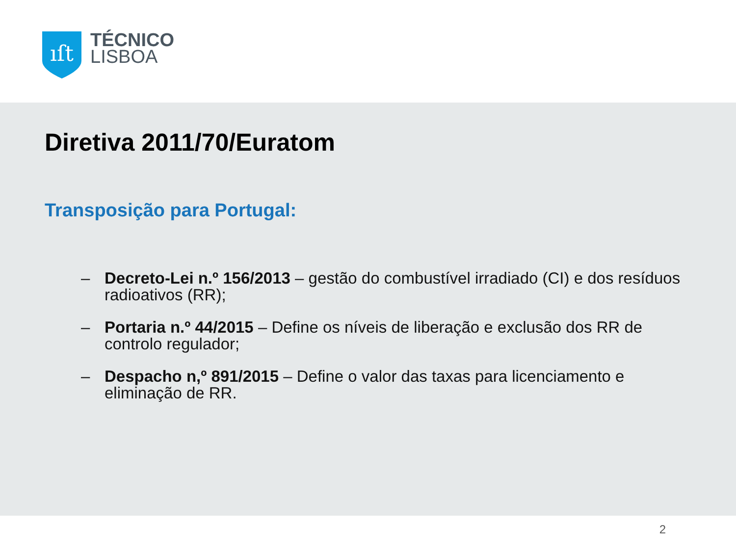ıſt
TÉCNICO
LISBOA
Diretiva 2011/70/Euratom
Transposição para Portugal:
– Decreto-Lei n.º 156/2013 – gestão do combustível irradiado (CI) e dos resíduos radioativos (RR);
– Portaria n.º 44/2015 – Define os níveis de liberação e exclusão dos RR de controlo regulador;
– Despacho n,º 891/2015 – Define o valor das taxas para licenciamento e eliminação de RR.
2